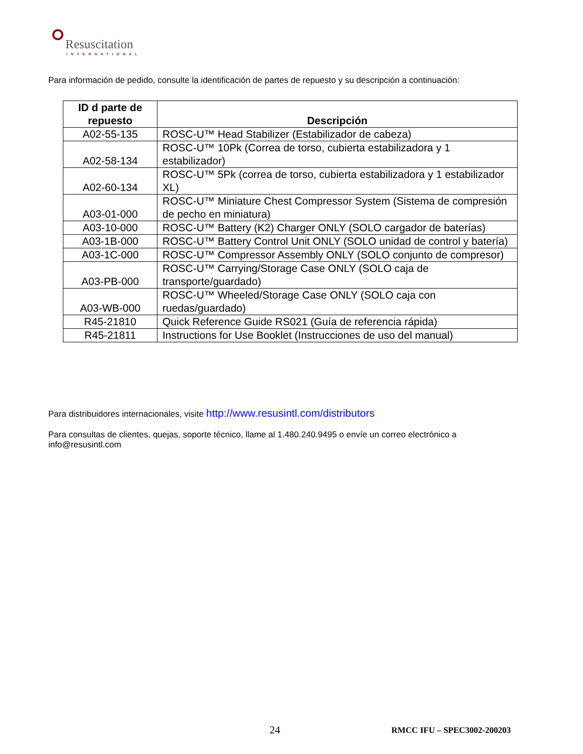Resuscitation
INTERNATIONAL
Para información de pedido, consulte la identificación de partes de repuesto y su descripción a continuación:
| ID d parte de repuesto | Descripción |
| --- | --- |
| A02-55-135 | ROSC-U™ Head Stabilizer (Estabilizador de cabeza) |
| A02-58-134 | ROSC-U™ 10Pk (Correa de torso, cubierta estabilizadora y 1 estabilizador) |
| A02-60-134 | ROSC-U™ 5Pk (correa de torso, cubierta estabilizadora y 1 estabilizador XL) |
| A03-01-000 | ROSC-U™ Miniature Chest Compressor System (Sistema de compresión de pecho en miniatura) |
| A03-10-000 | ROSC-U™ Battery (K2) Charger ONLY (SOLO cargador de baterías) |
| A03-1B-000 | ROSC-U™ Battery Control Unit ONLY (SOLO unidad de control y batería) |
| A03-1C-000 | ROSC-U™ Compressor Assembly ONLY (SOLO conjunto de compresor) |
| A03-PB-000 | ROSC-U™ Carrying/Storage Case ONLY (SOLO caja de transporte/guardado) |
| A03-WB-000 | ROSC-U™ Wheeled/Storage Case ONLY (SOLO caja con ruedas/guardado) |
| R45-21810 | Quick Reference Guide RS021 (Guía de referencia rápida) |
| R45-21811 | Instructions for Use Booklet (Instrucciones de uso del manual) |
Para distribuidores internacionales, visite http://www.resusintl.com/distributors
Para consultas de clientes, quejas, soporte técnico, llame al 1.480.240.9495 o envíe un correo electrónico a info@resusintl.com
24 RMCC IFU – SPEC3002-200203